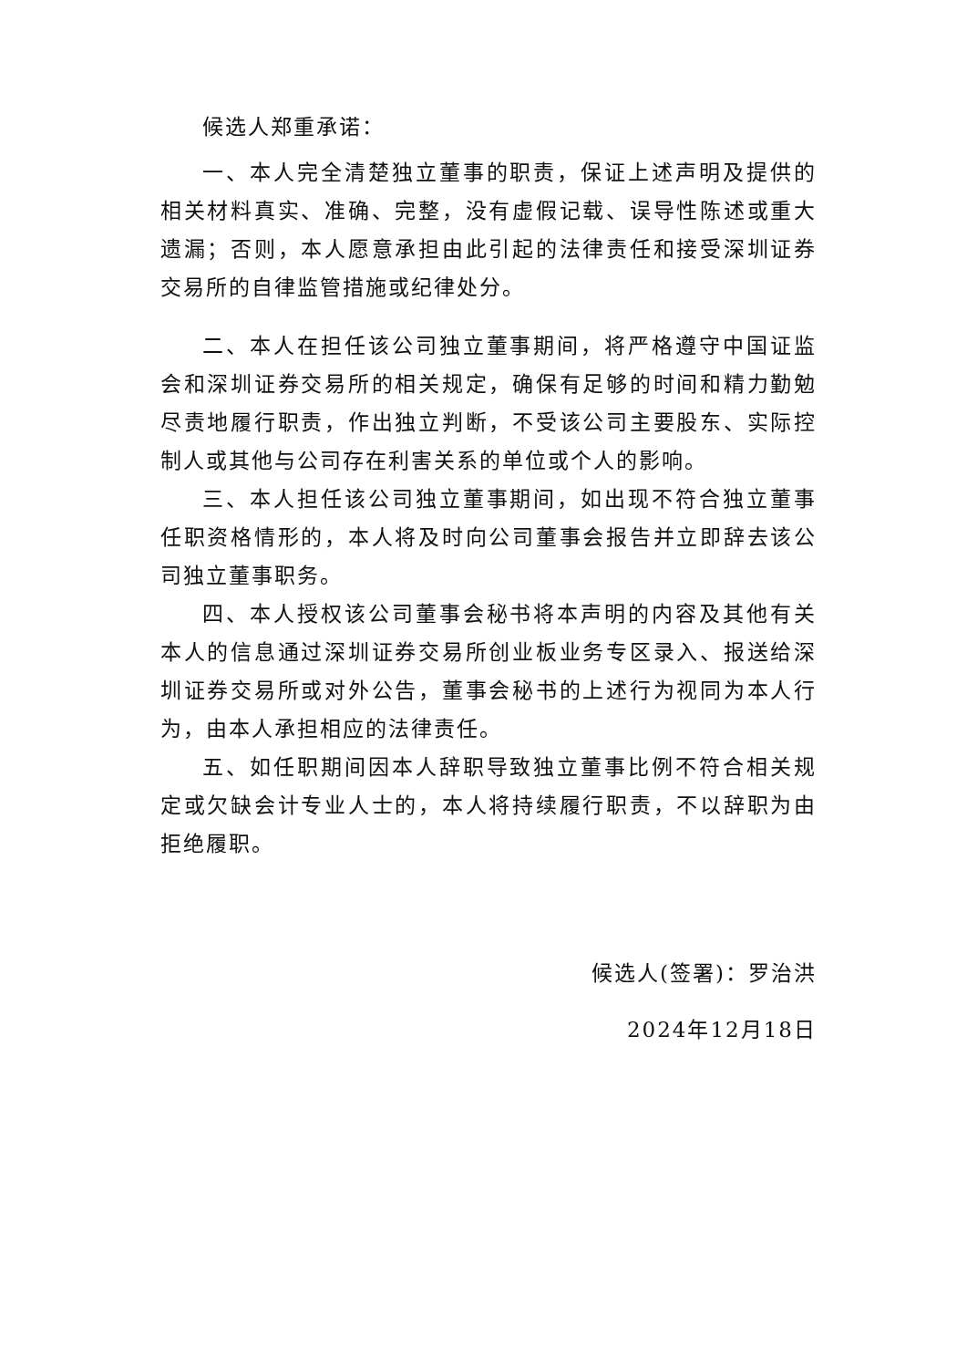候选人郑重承诺：
一、本人完全清楚独立董事的职责，保证上述声明及提供的相关材料真实、准确、完整，没有虚假记载、误导性陈述或重大遗漏；否则，本人愿意承担由此引起的法律责任和接受深圳证券交易所的自律监管措施或纪律处分。
二、本人在担任该公司独立董事期间，将严格遵守中国证监会和深圳证券交易所的相关规定，确保有足够的时间和精力勤勉尽责地履行职责，作出独立判断，不受该公司主要股东、实际控制人或其他与公司存在利害关系的单位或个人的影响。
三、本人担任该公司独立董事期间，如出现不符合独立董事任职资格情形的，本人将及时向公司董事会报告并立即辞去该公司独立董事职务。
四、本人授权该公司董事会秘书将本声明的内容及其他有关本人的信息通过深圳证券交易所创业板业务专区录入、报送给深圳证券交易所或对外公告，董事会秘书的上述行为视同为本人行为，由本人承担相应的法律责任。
五、如任职期间因本人辞职导致独立董事比例不符合相关规定或欠缺会计专业人士的，本人将持续履行职责，不以辞职为由拒绝履职。
候选人(签署)：罗治洪
2024年12月18日